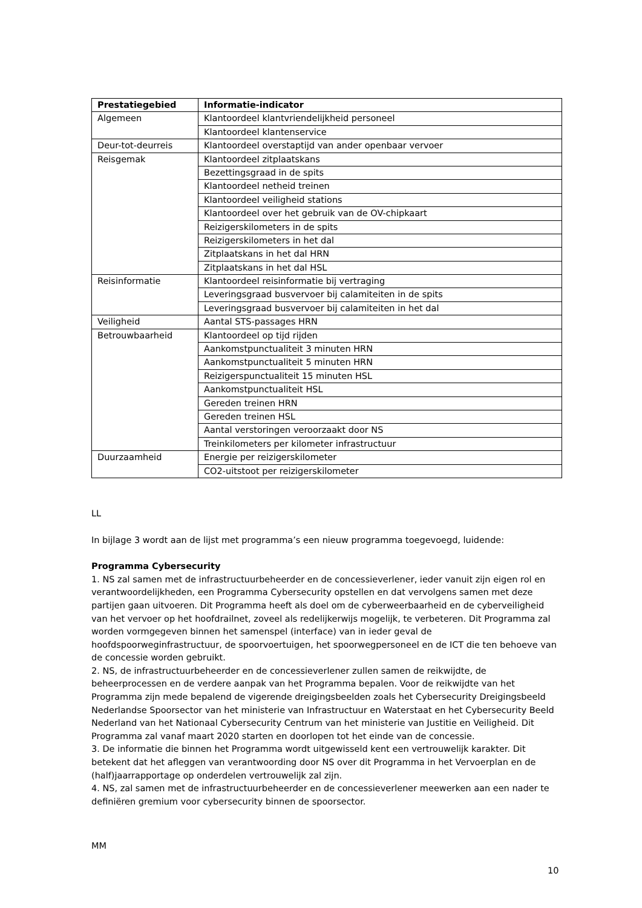| Prestatiegebied | Informatie-indicator |
| --- | --- |
| Algemeen | Klantoordeel klantvriendelijkheid personeel |
| | Klantoordeel klantenservice |
| Deur-tot-deurreis | Klantoordeel overstaptijd van ander openbaar vervoer |
| Reisgemak | Klantoordeel zitplaatskans |
| | Bezettingsgraad in de spits |
| | Klantoordeel netheid treinen |
| | Klantoordeel veiligheid stations |
| | Klantoordeel over het gebruik van de OV-chipkaart |
| | Reizigerskilometers in de spits |
| | Reizigerskilometers in het dal |
| | Zitplaatskans in het dal HRN |
| | Zitplaatskans in het dal HSL |
| Reisinformatie | Klantoordeel reisinformatie bij vertraging |
| | Leveringsgraad busvervoer bij calamiteiten in de spits |
| | Leveringsgraad busvervoer bij calamiteiten in het dal |
| Veiligheid | Aantal STS-passages HRN |
| Betrouwbaarheid | Klantoordeel op tijd rijden |
| | Aankomstpunctualiteit 3 minuten HRN |
| | Aankomstpunctualiteit 5 minuten HRN |
| | Reizigerspunctualiteit 15 minuten HSL |
| | Aankomstpunctualiteit HSL |
| | Gereden treinen HRN |
| | Gereden treinen HSL |
| | Aantal verstoringen veroorzaakt door NS |
| | Treinkilometers per kilometer infrastructuur |
| Duurzaamheid | Energie per reizigerskilometer |
| | CO2-uitstoot per reizigerskilometer |
LL
In bijlage 3 wordt aan de lijst met programma’s een nieuw programma toegevoegd, luidende:
Programma Cybersecurity
1. NS zal samen met de infrastructuurbeheerder en de concessieverlener, ieder vanuit zijn eigen rol en verantwoordelijkheden, een Programma Cybersecurity opstellen en dat vervolgens samen met deze partijen gaan uitvoeren. Dit Programma heeft als doel om de cyberweerbaarheid en de cyberveiligheid van het vervoer op het hoofdrailnet, zoveel als redelijkerwijs mogelijk, te verbeteren. Dit Programma zal worden vormgegeven binnen het samenspel (interface) van in ieder geval de hoofdspoorweginfrastructuur, de spoorvoertuigen, het spoorwegpersoneel en de ICT die ten behoeve van de concessie worden gebruikt.
2. NS, de infrastructuurbeheerder en de concessieverlener zullen samen de reikwijdte, de beheerprocessen en de verdere aanpak van het Programma bepalen. Voor de reikwijdte van het Programma zijn mede bepalend de vigerende dreigingsbeelden zoals het Cybersecurity Dreigingsbeeld Nederlandse Spoorsector van het ministerie van Infrastructuur en Waterstaat en het Cybersecurity Beeld Nederland van het Nationaal Cybersecurity Centrum van het ministerie van Justitie en Veiligheid. Dit Programma zal vanaf maart 2020 starten en doorlopen tot het einde van de concessie.
3. De informatie die binnen het Programma wordt uitgewisseld kent een vertrouwelijk karakter. Dit betekent dat het afleggen van verantwoording door NS over dit Programma in het Vervoerplan en de (half)jaarrapportage op onderdelen vertrouwelijk zal zijn.
4. NS, zal samen met de infrastructuurbeheerder en de concessieverlener meewerken aan een nader te definiëren gremium voor cybersecurity binnen de spoorsector.
MM
10